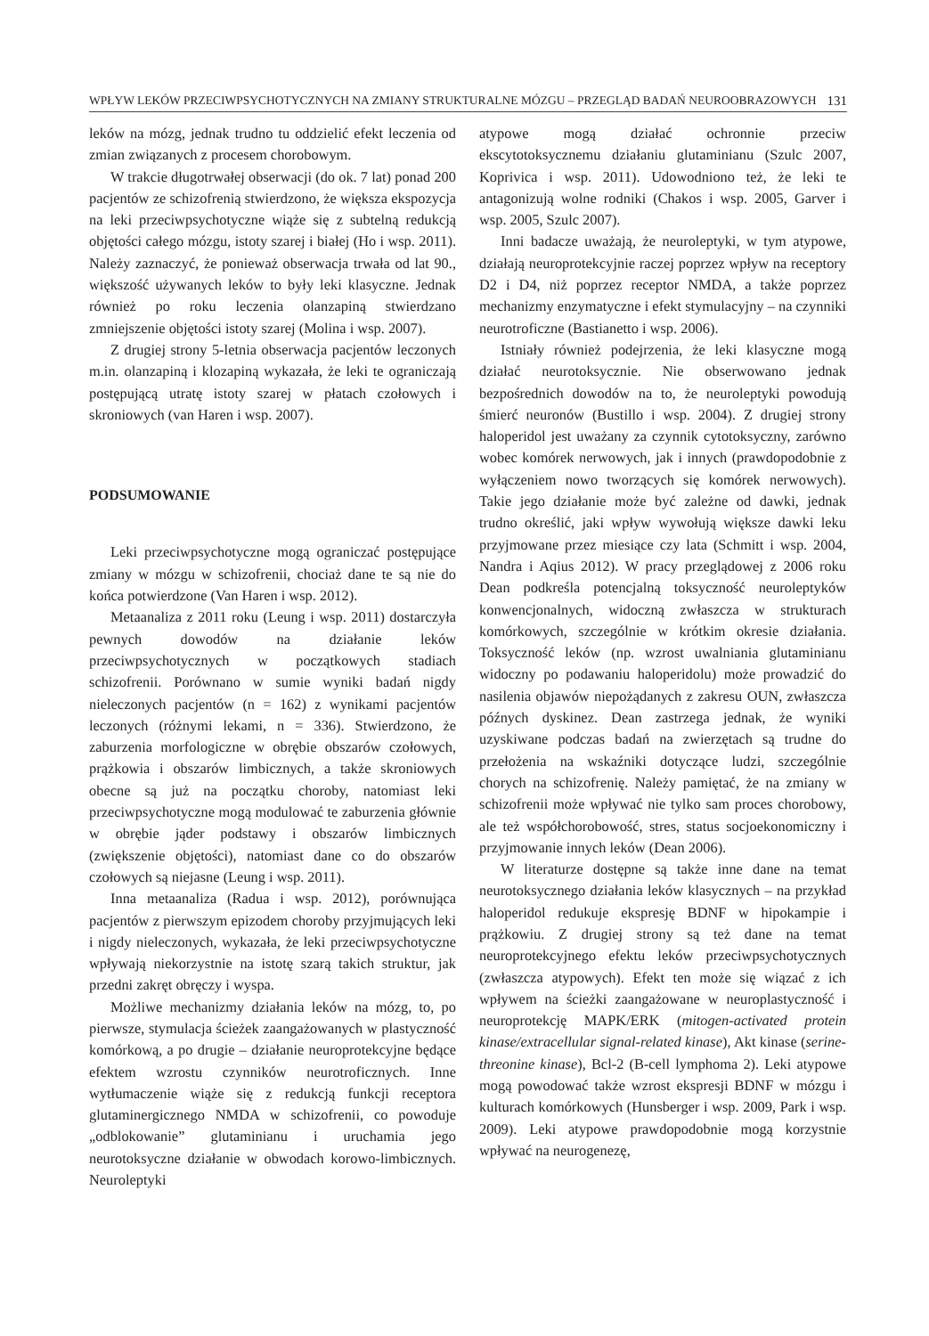WPŁYW LEKÓW PRZECIWPSYCHOTYCZNYCH NA ZMIANY STRUKTURALNE MÓZGU – PRZEGLĄD BADAŃ NEUROOBRAZOWYCH 131
leków na mózg, jednak trudno tu oddzielić efekt leczenia od zmian związanych z procesem chorobowym.
W trakcie długotrwałej obserwacji (do ok. 7 lat) ponad 200 pacjentów ze schizofrenią stwierdzono, że większa ekspozycja na leki przeciwpsychotyczne wiąże się z subtelną redukcją objętości całego mózgu, istoty szarej i białej (Ho i wsp. 2011). Należy zaznaczyć, że ponieważ obserwacja trwała od lat 90., większość używanych leków to były leki klasyczne. Jednak również po roku leczenia olanzapiną stwierdzano zmniejszenie objętości istoty szarej (Molina i wsp. 2007).
Z drugiej strony 5-letnia obserwacja pacjentów leczonych m.in. olanzapiną i klozapiną wykazała, że leki te ograniczają postępującą utratę istoty szarej w płatach czołowych i skroniowych (van Haren i wsp. 2007).
PODSUMOWANIE
Leki przeciwpsychotyczne mogą ograniczać postępujące zmiany w mózgu w schizofrenii, chociaż dane te są nie do końca potwierdzone (Van Haren i wsp. 2012).
Metaanaliza z 2011 roku (Leung i wsp. 2011) dostarczyła pewnych dowodów na działanie leków przeciwpsychotycznych w początkowych stadiach schizofrenii. Porównano w sumie wyniki badań nigdy nieleczonych pacjentów (n = 162) z wynikami pacjentów leczonych (różnymi lekami, n = 336). Stwierdzono, że zaburzenia morfologiczne w obrębie obszarów czołowych, prążkowia i obszarów limbicznych, a także skroniowych obecne są już na początku choroby, natomiast leki przeciwpsychotyczne mogą modulować te zaburzenia głównie w obrębie jąder podstawy i obszarów limbicznych (zwiększenie objętości), natomiast dane co do obszarów czołowych są niejasne (Leung i wsp. 2011).
Inna metaanaliza (Radua i wsp. 2012), porównująca pacjentów z pierwszym epizodem choroby przyjmujących leki i nigdy nieleczonych, wykazała, że leki przeciwpsychotyczne wpływają niekorzystnie na istotę szarą takich struktur, jak przedni zakręt obręczy i wyspa.
Możliwe mechanizmy działania leków na mózg, to, po pierwsze, stymulacja ścieżek zaangażowanych w plastyczność komórkową, a po drugie – działanie neuroprotekcyjne będące efektem wzrostu czynników neurotroficznych. Inne wytłumaczenie wiąże się z redukcją funkcji receptora glutaminergicznego NMDA w schizofrenii, co powoduje „odblokowanie” glutaminianu i uruchamia jego neurotoksyczne działanie w obwodach korowo-limbicznych. Neuroleptyki
atypowe mogą działać ochronnie przeciw ekscytotoksycznemu działaniu glutaminianu (Szulc 2007, Koprivica i wsp. 2011). Udowodniono też, że leki te antagonizują wolne rodniki (Chakos i wsp. 2005, Garver i wsp. 2005, Szulc 2007).
Inni badacze uważają, że neuroleptyki, w tym atypowe, działają neuroprotekcyjnie raczej poprzez wpływ na receptory D2 i D4, niż poprzez receptor NMDA, a także poprzez mechanizmy enzymatyczne i efekt stymulacyjny – na czynniki neurotroficzne (Bastianetto i wsp. 2006).
Istniały również podejrzenia, że leki klasyczne mogą działać neurotoksycznie. Nie obserwowano jednak bezpośrednich dowodów na to, że neuroleptyki powodują śmierć neuronów (Bustillo i wsp. 2004). Z drugiej strony haloperidol jest uważany za czynnik cytotoksyczny, zarówno wobec komórek nerwowych, jak i innych (prawdopodobnie z wyłączeniem nowo tworzących się komórek nerwowych). Takie jego działanie może być zależne od dawki, jednak trudno określić, jaki wpływ wywołują większe dawki leku przyjmowane przez miesiące czy lata (Schmitt i wsp. 2004, Nandra i Aqius 2012). W pracy przeglądowej z 2006 roku Dean podkreśla potencjalną toksyczność neuroleptyków konwencjonalnych, widoczną zwłaszcza w strukturach komórkowych, szczególnie w krótkim okresie działania. Toksyczność leków (np. wzrost uwalniania glutaminianu widoczny po podawaniu haloperidolu) może prowadzić do nasilenia objawów niepożądanych z zakresu OUN, zwłaszcza późnych dyskinez. Dean zastrzega jednak, że wyniki uzyskiwane podczas badań na zwierzętach są trudne do przełożenia na wskaźniki dotyczące ludzi, szczególnie chorych na schizofrenię. Należy pamiętać, że na zmiany w schizofrenii może wpływać nie tylko sam proces chorobowy, ale też współchorobowość, stres, status socjoekonomiczny i przyjmowanie innych leków (Dean 2006).
W literaturze dostępne są także inne dane na temat neurotoksycznego działania leków klasycznych – na przykład haloperidol redukuje ekspresję BDNF w hipokampie i prążkowiu. Z drugiej strony są też dane na temat neuroprotekcyjnego efektu leków przeciwpsychotycznych (zwłaszcza atypowych). Efekt ten może się wiązać z ich wpływem na ścieżki zaangażowane w neuroplastyczność i neuroprotekcję MAPK/ERK (mitogen-activated protein kinase/extracellular signal-related kinase), Akt kinase (serine-threonine kinase), Bcl-2 (B-cell lymphoma 2). Leki atypowe mogą powodować także wzrost ekspresji BDNF w mózgu i kulturach komórkowych (Hunsberger i wsp. 2009, Park i wsp. 2009). Leki atypowe prawdopodobnie mogą korzystnie wpływać na neurogenezę,